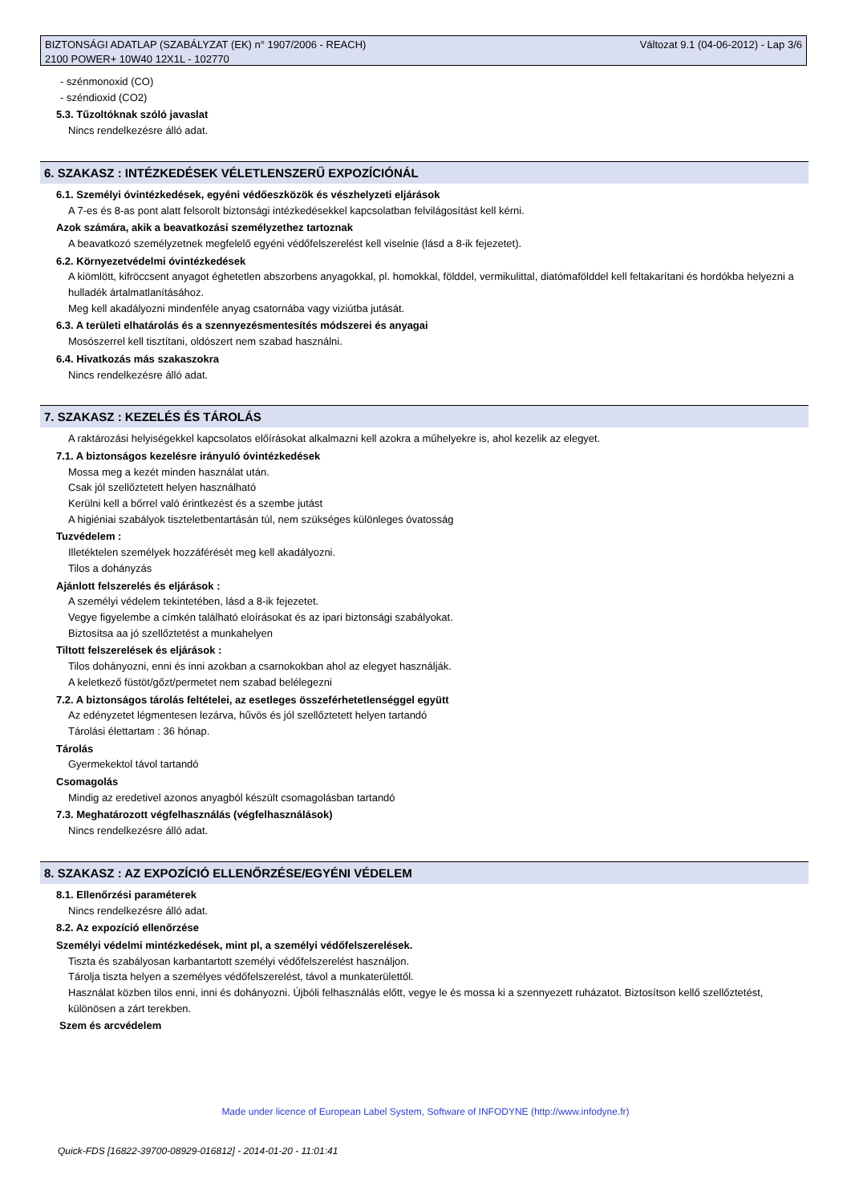Változat 9.1 (04-06-2012) - Lap 3/6 BIZTONSÁGI ADATLAP (SZABÁLYZAT (EK) n° 1907/2006 - REACH)
2100 POWER+ 10W40 12X1L - 102770
- szénmonoxid (CO)
- széndioxid (CO2)
5.3. Tűzoltóknak szóló javaslat
Nincs rendelkezésre álló adat.
6. SZAKASZ : INTÉZKEDÉSEK VÉLETLENSZERŰ EXPOZÍCIÓNÁL
6.1. Személyi óvintézkedések, egyéni védőeszközök és vészhelyzeti eljárások
A 7-es és 8-as pont alatt felsorolt biztonsági intézkedésekkel kapcsolatban felvilágosítást kell kérni.
Azok számára, akik a beavatkozási személyzethez tartoznak
A beavatkozó személyzetnek megfelelő egyéni védőfelszerelést kell viselnie (lásd a 8-ik fejezetet).
6.2. Környezetvédelmi óvintézkedések
A kiömlött, kifröccsent anyagot éghetetlen abszorbens anyagokkal, pl. homokkal, földdel, vermikulittal, diatómafölddel kell feltakarítani és hordókba helyezni a hulladék ártalmatlanításához.
Meg kell akadályozni mindenféle anyag csatornába vagy viziútba jutását.
6.3. A területi elhatárolás és a szennyezésmentesítés módszerei és anyagai
Mosószerrel kell tisztítani, oldószert nem szabad használni.
6.4. Hivatkozás más szakaszokra
Nincs rendelkezésre álló adat.
7. SZAKASZ : KEZELÉS ÉS TÁROLÁS
A raktározási helyiségekkel kapcsolatos előírásokat alkalmazni kell azokra a műhelyekre is, ahol kezelik az elegyet.
7.1. A biztonságos kezelésre irányuló óvintézkedések
Mossa meg a kezét minden használat után.
Csak jól szellőztetett helyen használható
Kerülni kell a bőrrel való érintkezést és a szembe jutást
A higiéniai szabályok tiszteletbentartásán túl, nem szükséges különleges óvatosság
Tuzvédelem :
Illetéktelen személyek hozzáférését meg kell akadályozni.
Tilos a dohányzás
Ajánlott felszerelés és eljárások :
A személyi védelem tekintetében, lásd a 8-ik fejezetet.
Vegye figyelembe a címkén található eloírásokat és az ipari biztonsági szabályokat.
Biztosítsa aa jó szellőztetést a munkahelyen
Tiltott felszerelések és eljárások :
Tilos dohányozni, enni és inni azokban a csarnokokban ahol az elegyet használják.
A keletkező füstöt/gőzt/permetet nem szabad belélegezni
7.2. A biztonságos tárolás feltételei, az esetleges összeférhetetlenséggel együtt
Az edényzetet légmentesen lezárva, hűvös és jól szellőztetett helyen tartandó
Tárolási élettartam : 36 hónap.
Tárolás
Gyermekektol távol tartandó
Csomagolás
Mindig az eredetivel azonos anyagból készült csomagolásban tartandó
7.3. Meghatározott végfelhasználás (végfelhasználások)
Nincs rendelkezésre álló adat.
8. SZAKASZ : AZ EXPOZÍCIÓ ELLENŐRZÉSE/EGYÉNI VÉDELEM
8.1. Ellenőrzési paraméterek
Nincs rendelkezésre álló adat.
8.2. Az expozíció ellenőrzése
Személyi védelmi mintézkedések, mint pl, a személyi védőfelszerelések.
Tiszta és szabályosan karbantartott személyi védőfelszerelést használjon.
Tárolja tiszta helyen a személyes védőfelszerelést, távol a munkaterülettől.
Használat közben tilos enni, inni és dohányozni. Újbóli felhasználás előtt, vegye le és mossa ki a szennyezett ruházatot. Biztosítson kellő szellőztetést, különösen a zárt terekben.
Szem és arcvédelem
Made under licence of European Label System, Software of INFODYNE (http://www.infodyne.fr)
Quick-FDS [16822-39700-08929-016812] - 2014-01-20 - 11:01:41